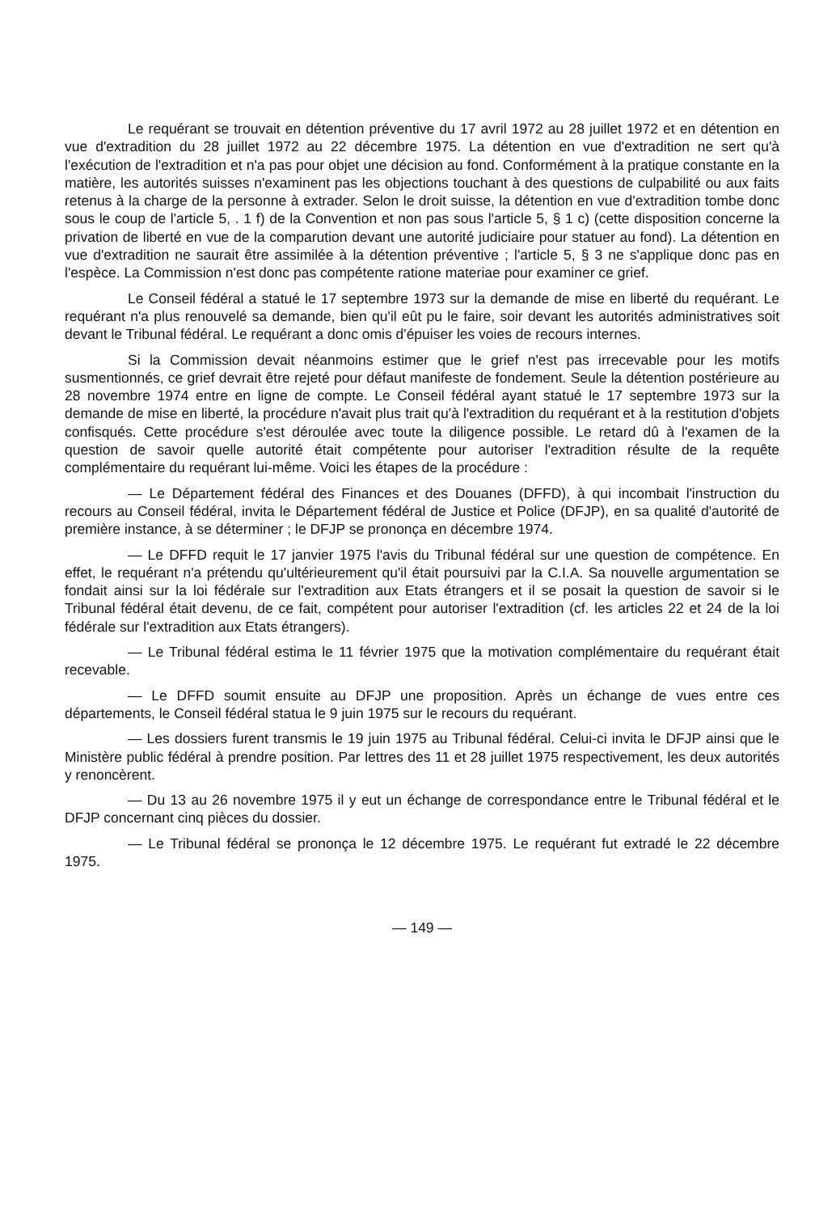Le requérant se trouvait en détention préventive du 17 avril 1972 au 28 juillet 1972 et en détention en vue d'extradition du 28 juillet 1972 au 22 décembre 1975. La détention en vue d'extradition ne sert qu'à l'exécution de l'extradition et n'a pas pour objet une décision au fond. Conformément à la pratique constante en la matière, les autorités suisses n'examinent pas les objections touchant à des questions de culpabilité ou aux faits retenus à la charge de la personne à extrader. Selon le droit suisse, la détention en vue d'extradition tombe donc sous le coup de l'article 5, . 1 f) de la Convention et non pas sous l'article 5, § 1 c) (cette disposition concerne la privation de liberté en vue de la comparution devant une autorité judiciaire pour statuer au fond). La détention en vue d'extradition ne saurait être assimilée à la détention préventive ; l'article 5, § 3 ne s'applique donc pas en l'espèce. La Commission n'est donc pas compétente ratione materiae pour examiner ce grief.
Le Conseil fédéral a statué le 17 septembre 1973 sur la demande de mise en liberté du requérant. Le requérant n'a plus renouvelé sa demande, bien qu'il eût pu le faire, soir devant les autorités administratives soit devant le Tribunal fédéral. Le requérant a donc omis d'épuiser les voies de recours internes.
Si la Commission devait néanmoins estimer que le grief n'est pas irrecevable pour les motifs susmentionnés, ce grief devrait être rejeté pour défaut manifeste de fondement. Seule la détention postérieure au 28 novembre 1974 entre en ligne de compte. Le Conseil fédéral ayant statué le 17 septembre 1973 sur la demande de mise en liberté, la procédure n'avait plus trait qu'à l'extradition du requérant et à la restitution d'objets confisqués. Cette procédure s'est déroulée avec toute la diligence possible. Le retard dû à l'examen de la question de savoir quelle autorité était compétente pour autoriser l'extradition résulte de la requête complémentaire du requérant lui-même. Voici les étapes de la procédure :
— Le Département fédéral des Finances et des Douanes (DFFD), à qui incombait l'instruction du recours au Conseil fédéral, invita le Département fédéral de Justice et Police (DFJP), en sa qualité d'autorité de première instance, à se déterminer ; le DFJP se prononça en décembre 1974.
— Le DFFD requit le 17 janvier 1975 l'avis du Tribunal fédéral sur une question de compétence. En effet, le requérant n'a prétendu qu'ultérieurement qu'il était poursuivi par la C.I.A. Sa nouvelle argumentation se fondait ainsi sur la loi fédérale sur l'extradition aux Etats étrangers et il se posait la question de savoir si le Tribunal fédéral était devenu, de ce fait, compétent pour autoriser l'extradition (cf. les articles 22 et 24 de la loi fédérale sur l'extradition aux Etats étrangers).
— Le Tribunal fédéral estima le 11 février 1975 que la motivation complémentaire du requérant était recevable.
— Le DFFD soumit ensuite au DFJP une proposition. Après un échange de vues entre ces départements, le Conseil fédéral statua le 9 juin 1975 sur le recours du requérant.
— Les dossiers furent transmis le 19 juin 1975 au Tribunal fédéral. Celui-ci invita le DFJP ainsi que le Ministère public fédéral à prendre position. Par lettres des 11 et 28 juillet 1975 respectivement, les deux autorités y renoncèrent.
— Du 13 au 26 novembre 1975 il y eut un échange de correspondance entre le Tribunal fédéral et le DFJP concernant cinq pièces du dossier.
— Le Tribunal fédéral se prononça le 12 décembre 1975. Le requérant fut extradé le 22 décembre 1975.
— 149 —